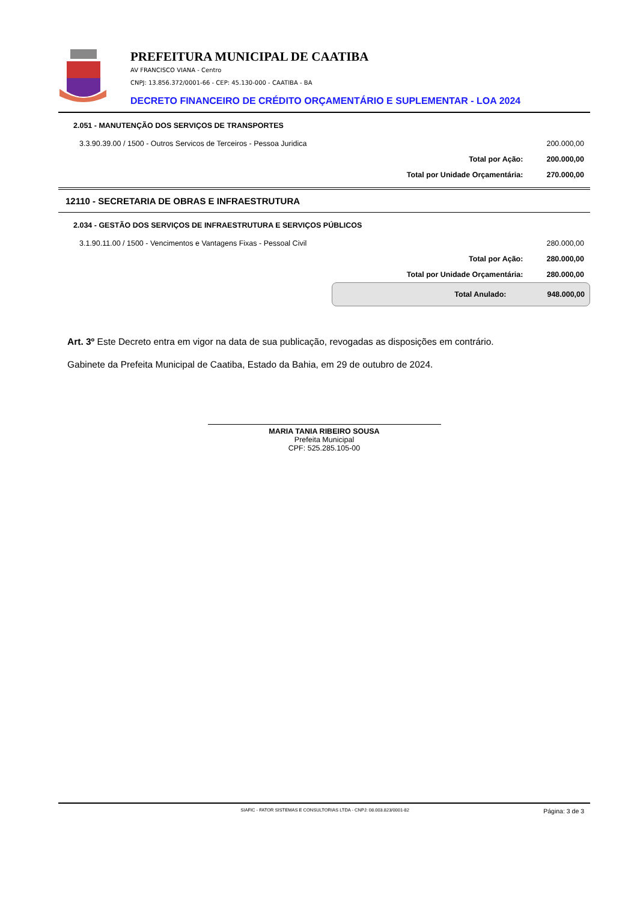PREFEITURA MUNICIPAL DE CAATIBA
AV FRANCISCO VIANA - Centro
CNPJ: 13.856.372/0001-66 - CEP: 45.130-000 - CAATIBA - BA
DECRETO FINANCEIRO DE CRÉDITO ORÇAMENTÁRIO E SUPLEMENTAR - LOA 2024
| 2.051 - MANUTENÇÃO DOS SERVIÇOS DE TRANSPORTES | | |
| 3.3.90.39.00 / 1500 - Outros Servicos de Terceiros - Pessoa Juridica | | 200.000,00 |
| | Total por Ação: | 200.000,00 |
| | Total por Unidade Orçamentária: | 270.000,00 |
12110 - SECRETARIA DE OBRAS E INFRAESTRUTURA
| 2.034 - GESTÃO DOS SERVIÇOS DE INFRAESTRUTURA E SERVIÇOS PÚBLICOS | | |
| 3.1.90.11.00 / 1500 - Vencimentos e Vantagens Fixas - Pessoal Civil | | 280.000,00 |
| | Total por Ação: | 280.000,00 |
| | Total por Unidade Orçamentária: | 280.000,00 |
Total Anulado: 948.000,00
Art. 3º Este Decreto entra em vigor na data de sua publicação, revogadas as disposições em contrário.
Gabinete da Prefeita Municipal de Caatiba, Estado da Bahia, em 29 de outubro de 2024.
MARIA TANIA RIBEIRO SOUSA
Prefeita Municipal
CPF: 525.285.105-00
SIAFIC - FATOR SISTEMAS E CONSULTORIAS LTDA - CNPJ: 08.003.823/0001-82
Página: 3 de 3